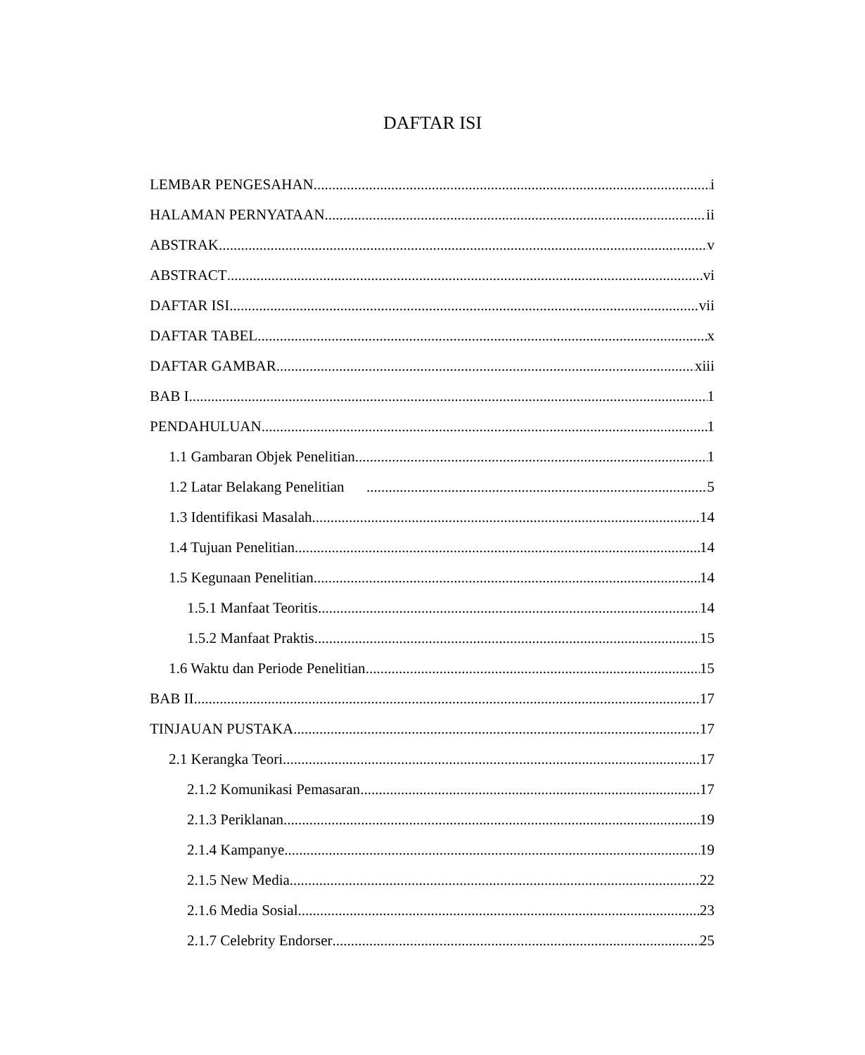DAFTAR ISI
LEMBAR PENGESAHAN i
HALAMAN PERNYATAAN ii
ABSTRAK v
ABSTRACT vi
DAFTAR ISI vii
DAFTAR TABEL x
DAFTAR GAMBAR xiii
BAB I 1
PENDAHULUAN 1
1.1 Gambaran Objek Penelitian 1
1.2 Latar Belakang Penelitian 5
1.3 Identifikasi Masalah 14
1.4 Tujuan Penelitian 14
1.5 Kegunaan Penelitian 14
1.5.1 Manfaat Teoritis 14
1.5.2 Manfaat Praktis 15
1.6 Waktu dan Periode Penelitian 15
BAB II 17
TINJAUAN PUSTAKA 17
2.1 Kerangka Teori 17
2.1.2 Komunikasi Pemasaran 17
2.1.3 Periklanan 19
2.1.4 Kampanye 19
2.1.5 New Media 22
2.1.6 Media Sosial 23
2.1.7 Celebrity Endorser 25